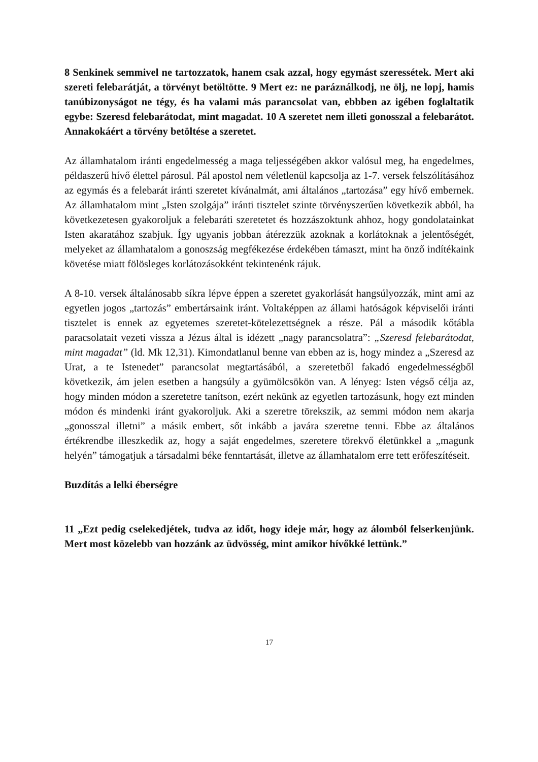8 Senkinek semmivel ne tartozzatok, hanem csak azzal, hogy egymást szeressétek. Mert aki szereti felebarátját, a törvényt betöltötte. 9 Mert ez: ne paráználkodj, ne ölj, ne lopj, hamis tanúbizonyságot ne tégy, és ha valami más parancsolat van, ebbben az igében foglaltatik egybe: Szeresd felebarátodat, mint magadat. 10 A szeretet nem illeti gonosszal a felebarátot. Annakokáért a törvény betöltése a szeretet.
Az államhatalom iránti engedelmesség a maga teljességében akkor valósul meg, ha engedelmes, példaszerű hívő élettel párosul. Pál apostol nem véletlenül kapcsolja az 1-7. versek felszólításához az egymás és a felebarát iránti szeretet kívánalmát, ami általános „tartozása” egy hívő embernek. Az államhatalom mint „Isten szolgája” iránti tisztelet szinte törvényszerűen következik abból, ha következetesen gyakoroljuk a felebaráti szeretetet és hozzászoktunk ahhoz, hogy gondolatainkat Isten akaratához szabjuk. Így ugyanis jobban átérezzük azoknak a korlátoknak a jelentőségét, melyeket az államhatalom a gonoszság megfékezése érdekében támaszt, mint ha önző indítékaink követése miatt fölösleges korlátozásokként tekintenénk rájuk.
A 8-10. versek általánosabb síkra lépve éppen a szeretet gyakorlását hangsúlyozzák, mint ami az egyetlen jogos „tartozás” embertársaink iránt. Voltaképpen az állami hatóságok képviselői iránti tisztelet is ennek az egyetemes szeretet-kötelezettségnek a része. Pál a második kőtábla paracsolatait vezeti vissza a Jézus által is idézett „nagy parancsolatra”: „Szeresd felebarátodat, mint magadat” (ld. Mk 12,31). Kimondatlanul benne van ebben az is, hogy mindez a „Szeresd az Urat, a te Istenedet” parancsolat megtartásából, a szeretetből fakadó engedelmességből következik, ám jelen esetben a hangsúly a gyümölcsökön van. A lényeg: Isten végső célja az, hogy minden módon a szeretetre tanítson, ezért nekünk az egyetlen tartozásunk, hogy ezt minden módon és mindenki iránt gyakoroljuk. Aki a szeretre törekszik, az semmi módon nem akarja „gonosszal illetni” a másik embert, sőt inkább a javára szeretne tenni. Ebbe az általános értékrendbe illeszkedik az, hogy a saját engedelmes, szeretere törekvő életünkkel a „magunk helyén” támogatjuk a társadalmi béke fenntartását, illetve az államhatalom erre tett erőfeszítéseit.
Buzdítás a lelki éberségre
11 „Ezt pedig cselekedjétek, tudva az időt, hogy ideje már, hogy az álomból felserkenjünk. Mert most közelebb van hozzánk az üdvösség, mint amikor hívőkké lettünk.”
17